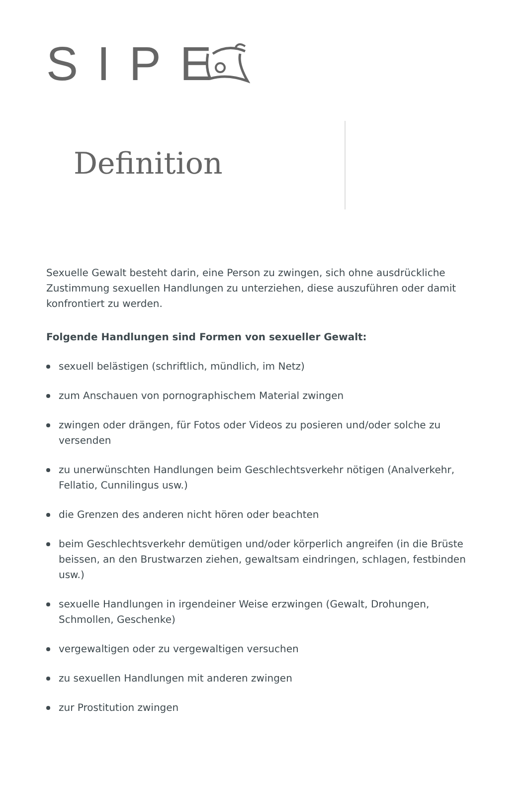SIPE
Definition
Sexuelle Gewalt besteht darin, eine Person zu zwingen, sich ohne ausdrückliche Zustimmung sexuellen Handlungen zu unterziehen, diese auszuführen oder damit konfrontiert zu werden.
Folgende Handlungen sind Formen von sexueller Gewalt:
sexuell belästigen (schriftlich, mündlich, im Netz)
zum Anschauen von pornographischem Material zwingen
zwingen oder drängen, für Fotos oder Videos zu posieren und/oder solche zu versenden
zu unerwünschten Handlungen beim Geschlechtsverkehr nötigen (Analverkehr, Fellatio, Cunnilingus usw.)
die Grenzen des anderen nicht hören oder beachten
beim Geschlechtsverkehr demütigen und/oder körperlich angreifen (in die Brüste beissen, an den Brustwarzen ziehen, gewaltsam eindringen, schlagen, festbinden usw.)
sexuelle Handlungen in irgendeiner Weise erzwingen (Gewalt, Drohungen, Schmollen, Geschenke)
vergewaltigen oder zu vergewaltigen versuchen
zu sexuellen Handlungen mit anderen zwingen
zur Prostitution zwingen